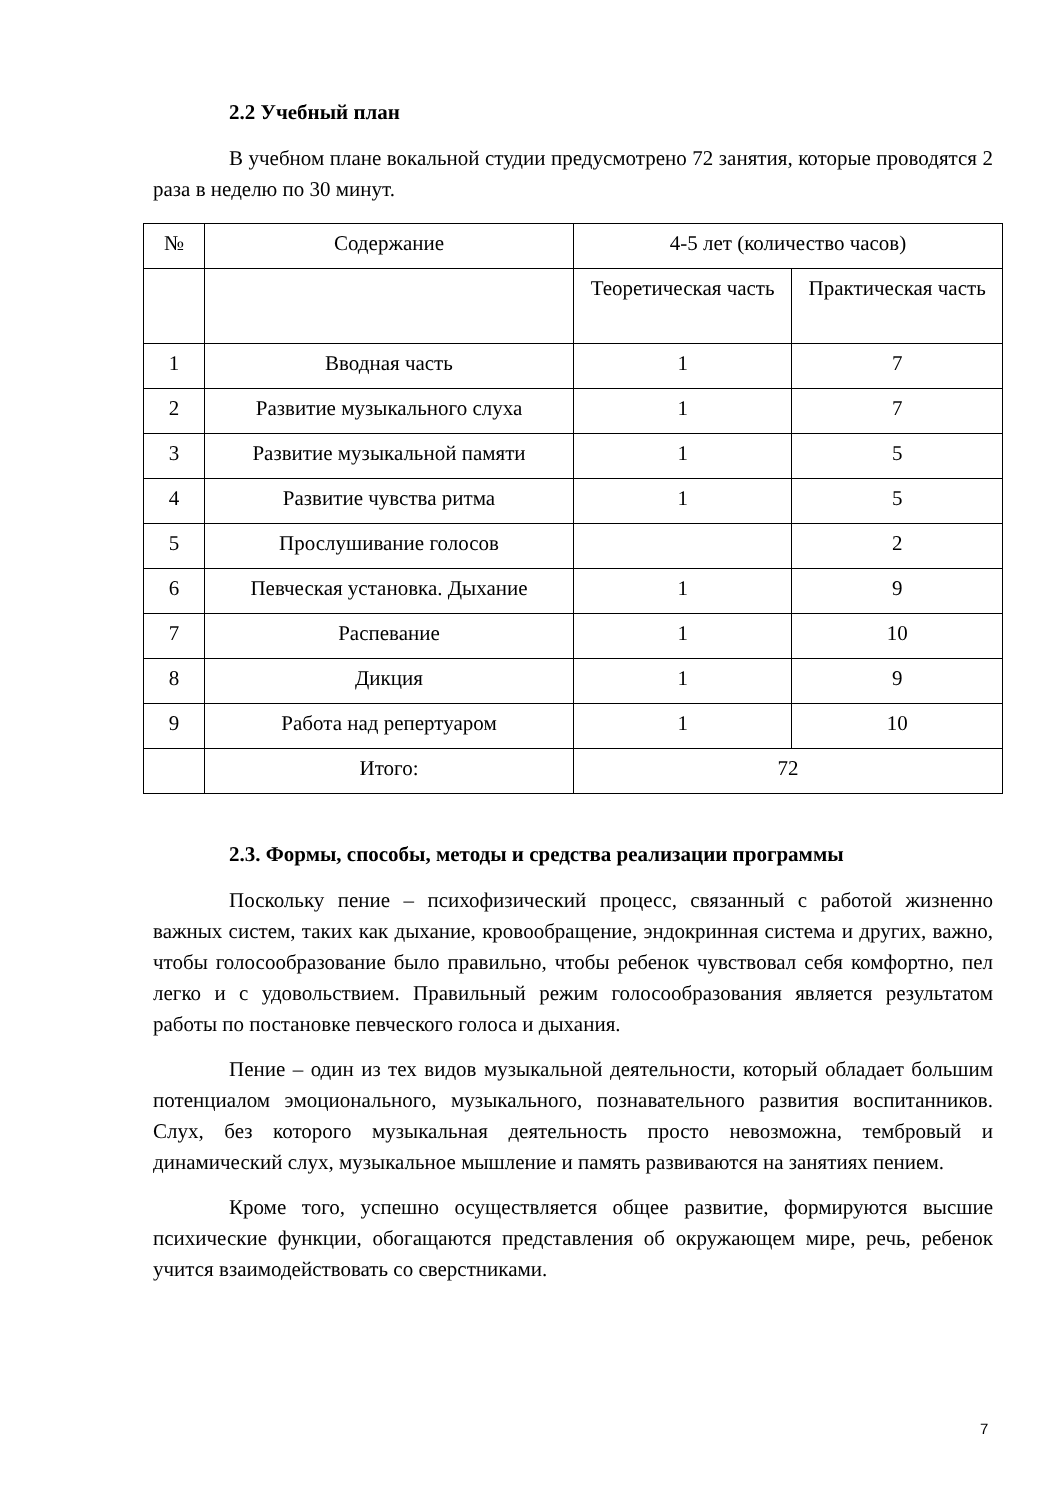2.2 Учебный план
В учебном плане вокальной студии предусмотрено 72 занятия, которые проводятся 2 раза в неделю по 30 минут.
| № | Содержание | 4-5 лет (количество часов) | |
| | | Теоретическая часть | Практическая часть |
| 1 | Вводная часть | 1 | 7 |
| 2 | Развитие музыкального слуха | 1 | 7 |
| 3 | Развитие музыкальной памяти | 1 | 5 |
| 4 | Развитие чувства ритма | 1 | 5 |
| 5 | Прослушивание голосов | | 2 |
| 6 | Певческая установка. Дыхание | 1 | 9 |
| 7 | Распевание | 1 | 10 |
| 8 | Дикция | 1 | 9 |
| 9 | Работа над репертуаром | 1 | 10 |
| | Итого: | 72 | |
2.3. Формы, способы, методы и средства реализации программы
Поскольку пение – психофизический процесс, связанный с работой жизненно важных систем, таких как дыхание, кровообращение, эндокринная система и других, важно, чтобы голосообразование было правильно, чтобы ребенок чувствовал себя комфортно, пел легко и с удовольствием. Правильный режим голосообразования является результатом работы по постановке певческого голоса и дыхания.
Пение – один из тех видов музыкальной деятельности, который обладает большим потенциалом эмоционального, музыкального, познавательного развития воспитанников. Слух, без которого музыкальная деятельность просто невозможна, тембровый и динамический слух, музыкальное мышление и память развиваются на занятиях пением.
Кроме того, успешно осуществляется общее развитие, формируются высшие психические функции, обогащаются представления об окружающем мире, речь, ребенок учится взаимодействовать со сверстниками.
7